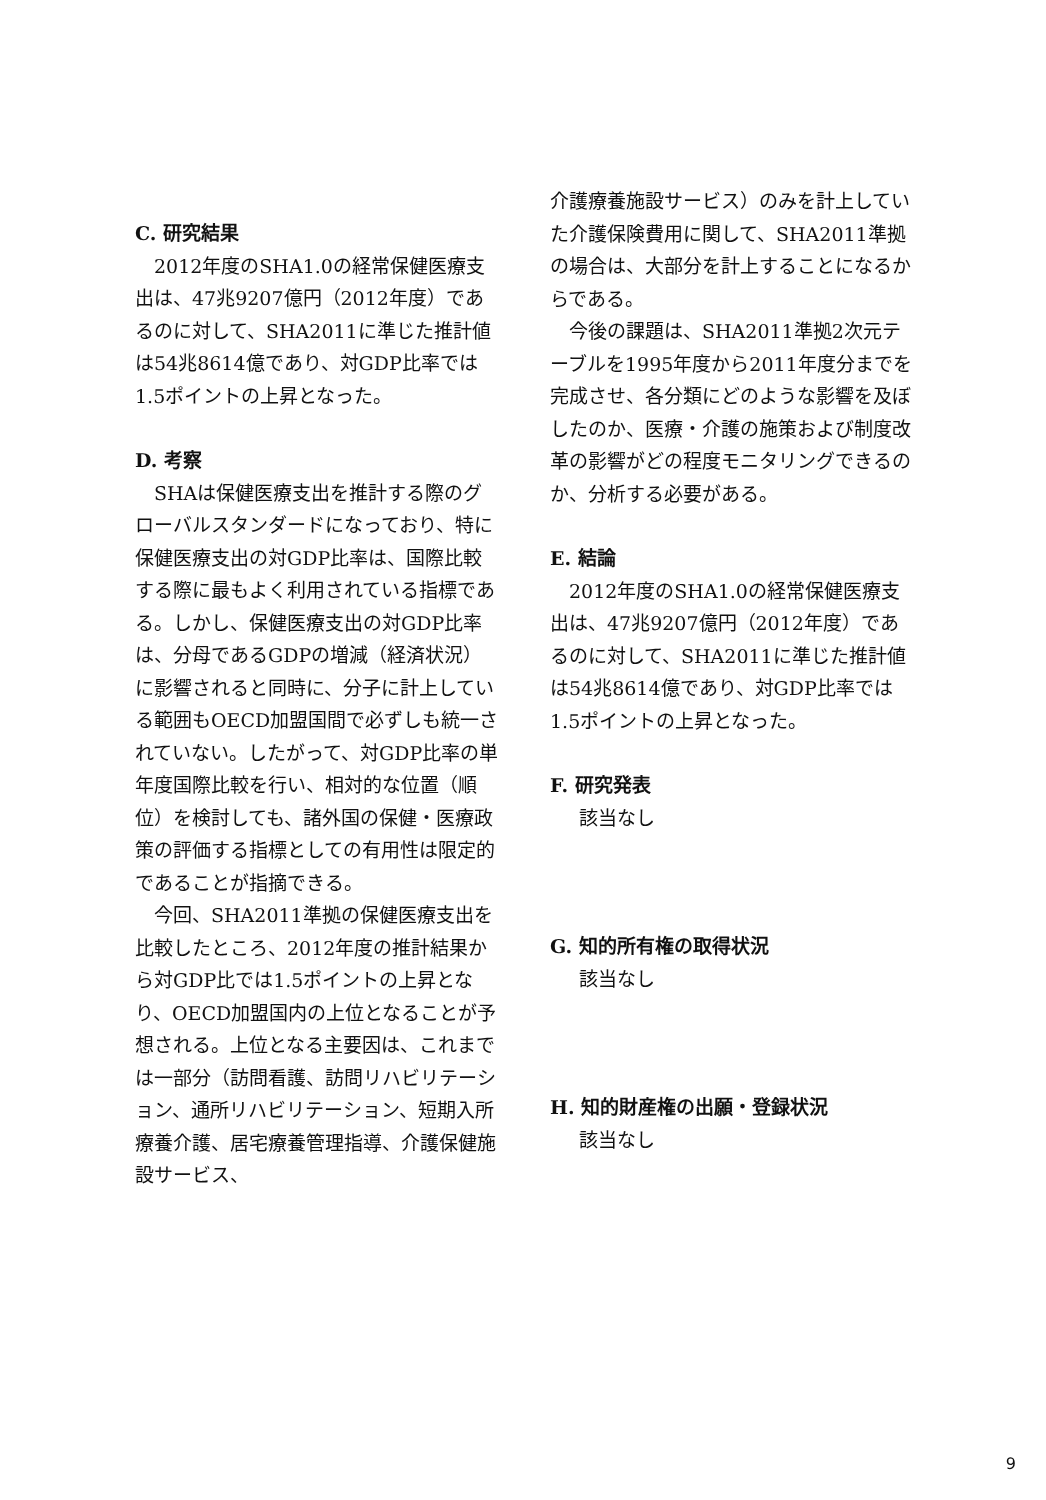C. 研究結果
2012年度のSHA1.0の経常保健医療支出は、47兆9207億円（2012年度）であるのに対して、SHA2011に準じた推計値は54兆8614億であり、対GDP比率では1.5ポイントの上昇となった。
D. 考察
SHAは保健医療支出を推計する際のグローバルスタンダードになっており、特に保健医療支出の対GDP比率は、国際比較する際に最もよく利用されている指標である。しかし、保健医療支出の対GDP比率は、分母であるGDPの増減（経済状況）に影響されると同時に、分子に計上している範囲もOECD加盟国間で必ずしも統一されていない。したがって、対GDP比率の単年度国際比較を行い、相対的な位置（順位）を検討しても、諸外国の保健・医療政策の評価する指標としての有用性は限定的であることが指摘できる。
今回、SHA2011準拠の保健医療支出を比較したところ、2012年度の推計結果から対GDP比では1.5ポイントの上昇となり、OECD加盟国内の上位となることが予想される。上位となる主要因は、これまでは一部分（訪問看護、訪問リハビリテーション、通所リハビリテーション、短期入所療養介護、居宅療養管理指導、介護保健施設サービス、
介護療養施設サービス）のみを計上していた介護保険費用に関して、SHA2011準拠の場合は、大部分を計上することになるからである。
今後の課題は、SHA2011準拠2次元テーブルを1995年度から2011年度分までを完成させ、各分類にどのような影響を及ぼしたのか、医療・介護の施策および制度改革の影響がどの程度モニタリングできるのか、分析する必要がある。
E. 結論
2012年度のSHA1.0の経常保健医療支出は、47兆9207億円（2012年度）であるのに対して、SHA2011に準じた推計値は54兆8614億であり、対GDP比率では1.5ポイントの上昇となった。
F. 研究発表
該当なし
G. 知的所有権の取得状況
該当なし
H. 知的財産権の出願・登録状況
該当なし
9